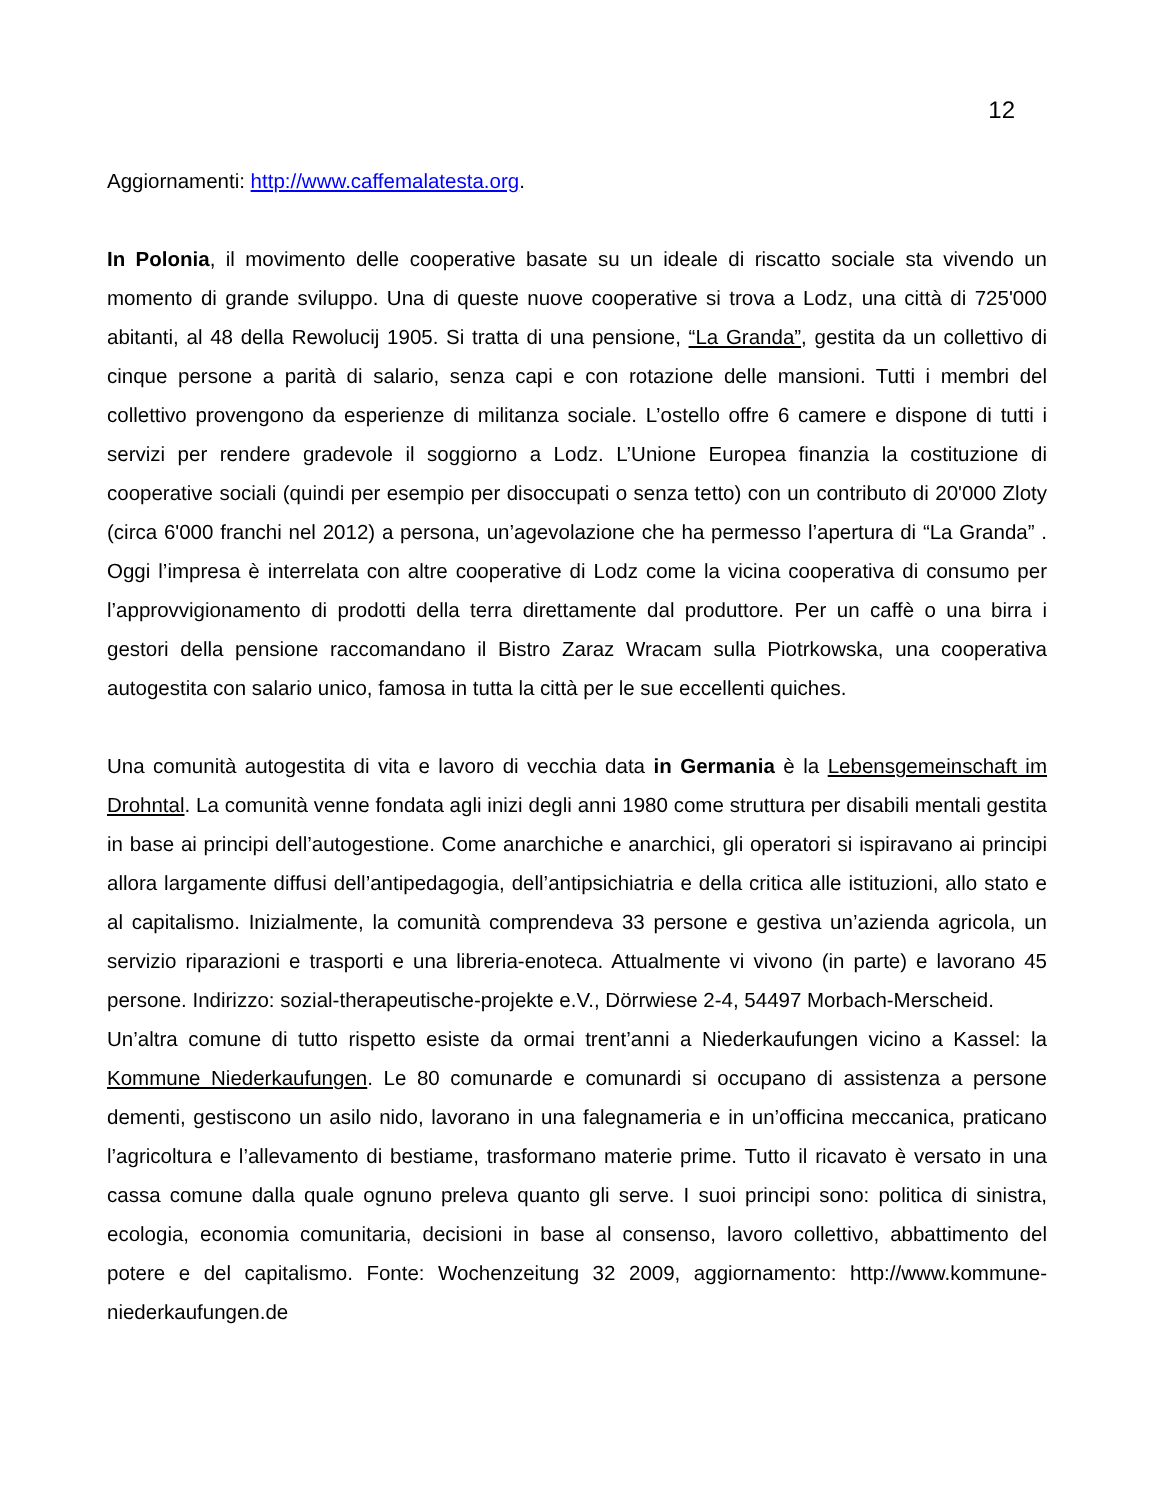12
Aggiornamenti: http://www.caffemalatesta.org.
In Polonia, il movimento delle cooperative basate su un ideale di riscatto sociale sta vivendo un momento di grande sviluppo. Una di queste nuove cooperative si trova a Lodz, una città di 725'000 abitanti, al 48 della Rewolucij 1905. Si tratta di una pensione, “La Granda”, gestita da un collettivo di cinque persone a parità di salario, senza capi e con rotazione delle mansioni. Tutti i membri del collettivo provengono da esperienze di militanza sociale. L’ostello offre 6 camere e dispone di tutti i servizi per rendere gradevole il soggiorno a Lodz. L’Unione Europea finanzia la costituzione di cooperative sociali (quindi per esempio per disoccupati o senza tetto) con un contributo di 20'000 Zloty (circa 6'000 franchi nel 2012) a persona, un’agevolazione che ha permesso l’apertura di “La Granda” . Oggi l’impresa è interrelata con altre cooperative di Lodz come la vicina cooperativa di consumo per l’approvvigionamento di prodotti della terra direttamente dal produttore. Per un caffè o una birra i gestori della pensione raccomandano il Bistro Zaraz Wracam sulla Piotrkowska, una cooperativa autogestita con salario unico, famosa in tutta la città per le sue eccellenti quiches.
Una comunità autogestita di vita e lavoro di vecchia data in Germania è la Lebensgemeinschaft im Drohntal. La comunità venne fondata agli inizi degli anni 1980 come struttura per disabili mentali gestita in base ai principi dell’autogestione. Come anarchiche e anarchici, gli operatori si ispiravano ai principi allora largamente diffusi dell’antipedagogia, dell’antipsichiatria e della critica alle istituzioni, allo stato e al capitalismo. Inizialmente, la comunità comprendeva 33 persone e gestiva un’azienda agricola, un servizio riparazioni e trasporti e una libreria-enoteca. Attualmente vi vivono (in parte) e lavorano 45 persone. Indirizzo: sozial-therapeutische-projekte e.V., Dörrwiese 2-4, 54497 Morbach-Merscheid.
Un’altra comune di tutto rispetto esiste da ormai trent’anni a Niederkaufungen vicino a Kassel: la Kommune Niederkaufungen. Le 80 comunarde e comunardi si occupano di assistenza a persone dementi, gestiscono un asilo nido, lavorano in una falegnameria e in un’officina meccanica, praticano l’agricoltura e l’allevamento di bestiame, trasformano materie prime. Tutto il ricavato è versato in una cassa comune dalla quale ognuno preleva quanto gli serve. I suoi principi sono: politica di sinistra, ecologia, economia comunitaria, decisioni in base al consenso, lavoro collettivo, abbattimento del potere e del capitalismo. Fonte: Wochenzeitung 32 2009, aggiornamento: http://www.kommune-niederkaufungen.de